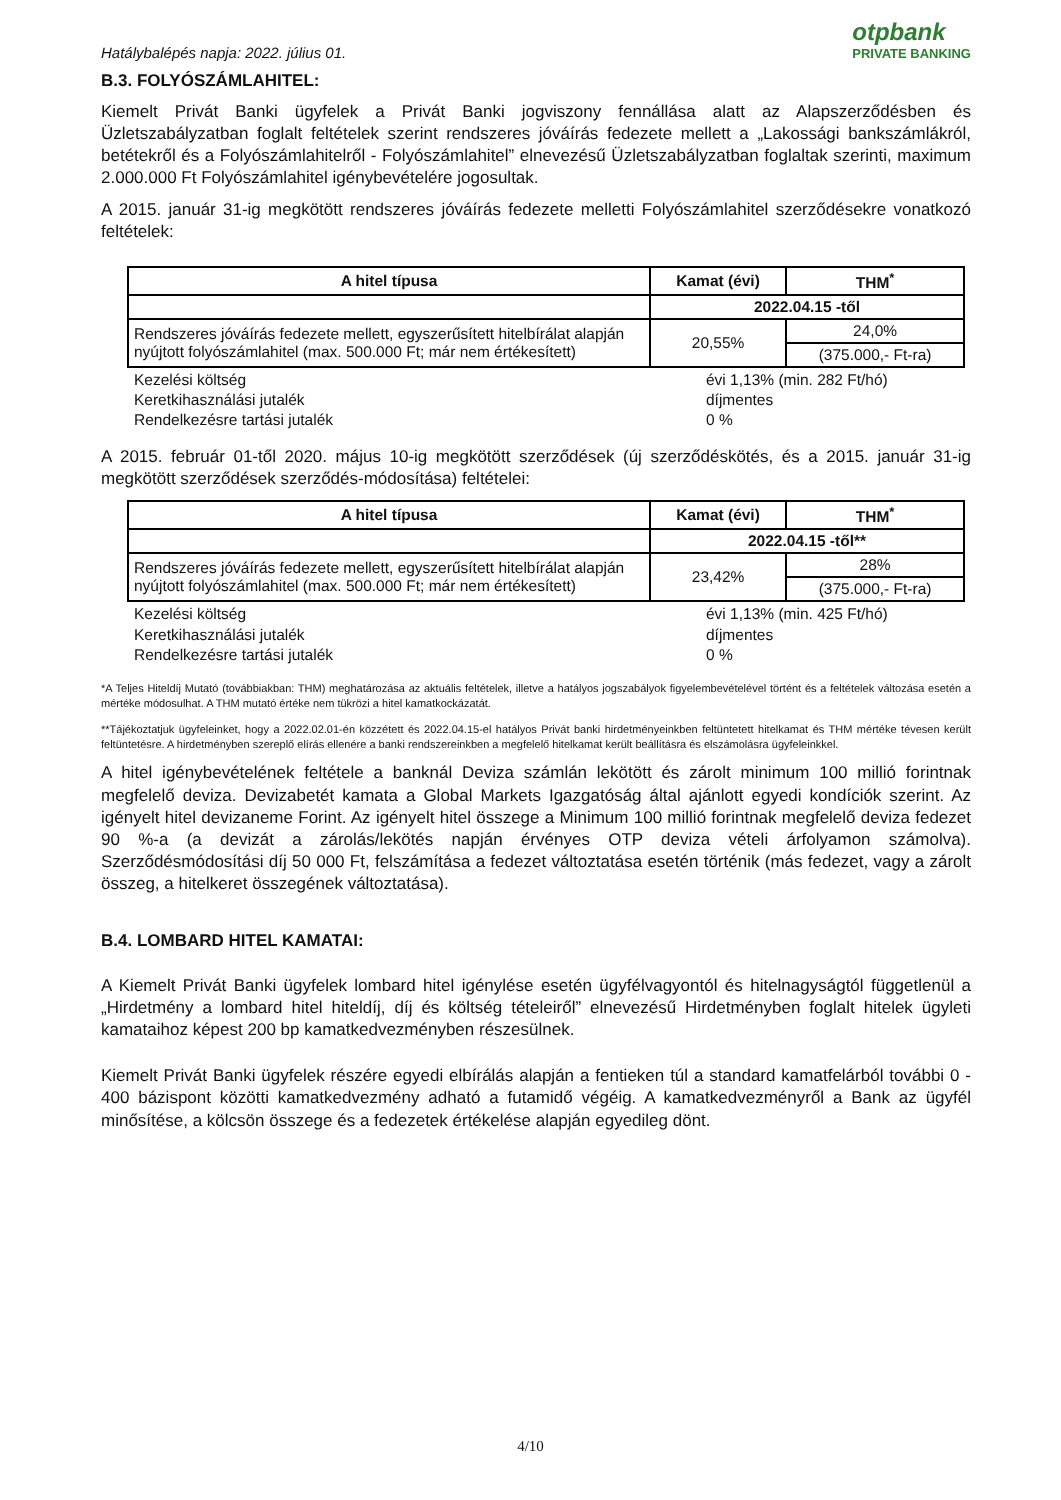Hatálybalépés napja: 2022. július 01.
otpbank
PRIVATE BANKING
B.3. FOLYÓSZÁMLAHITEL:
Kiemelt Privát Banki ügyfelek a Privát Banki jogviszony fennállása alatt az Alapszerződésben és Üzletszabályzatban foglalt feltételek szerint rendszeres jóváírás fedezete mellett a „Lakossági bankszámlákról, betétekről és a Folyószámlahitelről - Folyószámlahitel” elnevezésű Üzletszabályzatban foglaltak szerinti, maximum 2.000.000 Ft Folyószámlahitel igénybevételére jogosultak.
A 2015. január 31-ig megkötött rendszeres jóváírás fedezete melletti Folyószámlahitel szerződésekre vonatkozó feltételek:
| A hitel típusa | Kamat (évi) | THM<sup>*</sup> |
| --- | --- | --- |
| | 2022.04.15 -től | |
| Rendszeres jóváírás fedezete mellett, egyszerűsített hitelbírálat alapján nyújtott folyószámlahitel (max. 500.000 Ft; már nem értékesített) | 20,55% | 24,0% |
| | | (375.000,- Ft-ra) |
Kezelési költség évi 1,13% (min. 282 Ft/hó)
Keretkihasználási jutalék díjmentes
Rendelkezésre tartási jutalék 0 %
A 2015. február 01-től 2020. május 10-ig megkötött szerződések (új szerződéskötés, és a 2015. január 31-ig megkötött szerződések szerződés-módosítása) feltételei:
| A hitel típusa | Kamat (évi) | THM<sup>*</sup> |
| --- | --- | --- |
| | 2022.04.15 -től** | |
| Rendszeres jóváírás fedezete mellett, egyszerűsített hitelbírálat alapján nyújtott folyószámlahitel (max. 500.000 Ft; már nem értékesített) | 23,42% | 28% |
| | | (375.000,- Ft-ra) |
Kezelési költség évi 1,13% (min. 425 Ft/hó)
Keretkihasználási jutalék díjmentes
Rendelkezésre tartási jutalék 0 %
*A Teljes Hiteldíj Mutató (továbbiakban: THM) meghatározása az aktuális feltételek, illetve a hatályos jogszabályok figyelembevételével történt és a feltételek változása esetén a mértéke módosulhat. A THM mutató értéke nem tükrözi a hitel kamatkockázatát.
**Tájékoztatjuk ügyfeleinket, hogy a 2022.02.01-én közzétett és 2022.04.15-el hatályos Privát banki hirdetményeinkben feltüntetett hitelkamat és THM mértéke tévesen került feltüntetésre. A hirdetményben szereplő elírás ellenére a banki rendszereinkben a megfelelő hitelkamat került beállításra és elszámolásra ügyfeleinkkel.
A hitel igénybevételének feltétele a banknál Deviza számlán lekötött és zárolt minimum 100 millió forintnak megfelelő deviza. Devizabetét kamata a Global Markets Igazgatóság által ajánlott egyedi kondíciók szerint. Az igényelt hitel devizaneme Forint. Az igényelt hitel összege a Minimum 100 millió forintnak megfelelő deviza fedezet 90 %-a (a devizát a zárolás/lekötés napján érvényes OTP deviza vételi árfolyamon számolva). Szerződésmódosítási díj 50 000 Ft, felszámítása a fedezet változtatása esetén történik (más fedezet, vagy a zárolt összeg, a hitelkeret összegének változtatása).
B.4. LOMBARD HITEL KAMATAI:
A Kiemelt Privát Banki ügyfelek lombard hitel igénylése esetén ügyfélvagyontól és hitelnagyságtól függetlenül a „Hirdetmény a lombard hitel hiteldíj, díj és költség tételeiről” elnevezésű Hirdetményben foglalt hitelek ügyleti kamataihoz képest 200 bp kamatkedvezményben részesülnek.
Kiemelt Privát Banki ügyfelek részére egyedi elbírálás alapján a fentieken túl a standard kamatfelárból további 0 - 400 bázispont közötti kamatkedvezmény adható a futamidő végéig. A kamatkedvezményről a Bank az ügyfél minősítése, a kölcsön összege és a fedezetek értékelése alapján egyedileg dönt.
4/10